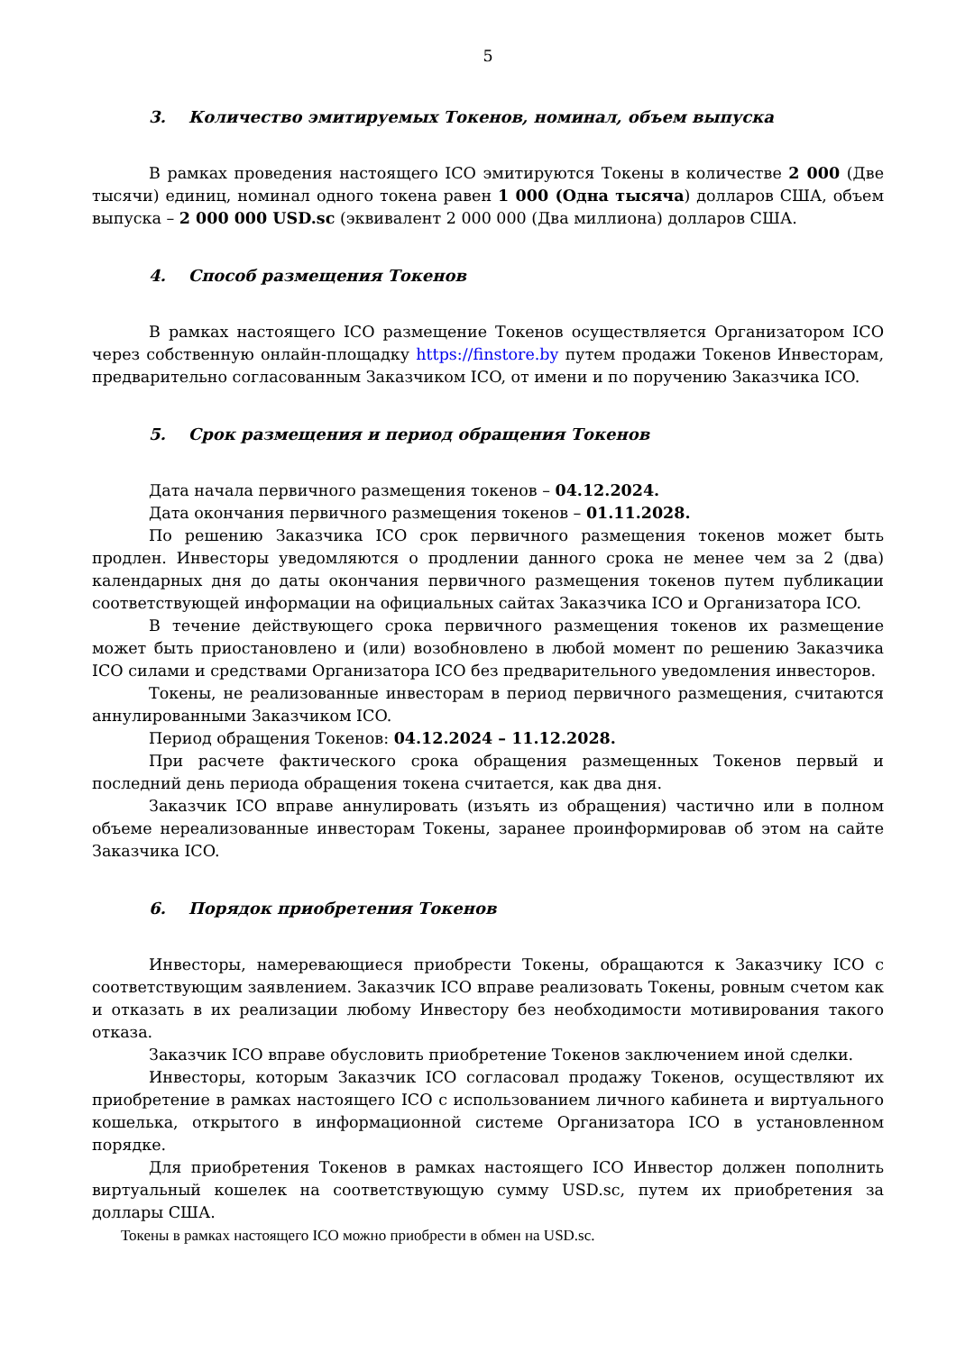5
3. Количество эмитируемых Токенов, номинал, объем выпуска
В рамках проведения настоящего ICO эмитируются Токены в количестве 2 000 (Две тысячи) единиц, номинал одного токена равен 1 000 (Одна тысяча) долларов США, объем выпуска – 2 000 000 USD.sc (эквивалент 2 000 000 (Два миллиона) долларов США.
4. Способ размещения Токенов
В рамках настоящего ICO размещение Токенов осуществляется Организатором ICO через собственную онлайн-площадку https://finstore.by путем продажи Токенов Инвесторам, предварительно согласованным Заказчиком ICO, от имени и по поручению Заказчика ICO.
5. Срок размещения и период обращения Токенов
Дата начала первичного размещения токенов – 04.12.2024.
Дата окончания первичного размещения токенов – 01.11.2028.
По решению Заказчика ICO срок первичного размещения токенов может быть продлен. Инвесторы уведомляются о продлении данного срока не менее чем за 2 (два) календарных дня до даты окончания первичного размещения токенов путем публикации соответствующей информации на официальных сайтах Заказчика ICO и Организатора ICO.
В течение действующего срока первичного размещения токенов их размещение может быть приостановлено и (или) возобновлено в любой момент по решению Заказчика ICO силами и средствами Организатора ICO без предварительного уведомления инвесторов.
Токены, не реализованные инвесторам в период первичного размещения, считаются аннулированными Заказчиком ICO.
Период обращения Токенов: 04.12.2024 – 11.12.2028.
При расчете фактического срока обращения размещенных Токенов первый и последний день периода обращения токена считается, как два дня.
Заказчик ICO вправе аннулировать (изъять из обращения) частично или в полном объеме нереализованные инвесторам Токены, заранее проинформировав об этом на сайте Заказчика ICO.
6. Порядок приобретения Токенов
Инвесторы, намеревающиеся приобрести Токены, обращаются к Заказчику ICO с соответствующим заявлением. Заказчик ICO вправе реализовать Токены, ровным счетом как и отказать в их реализации любому Инвестору без необходимости мотивирования такого отказа.
Заказчик ICO вправе обусловить приобретение Токенов заключением иной сделки.
Инвесторы, которым Заказчик ICO согласовал продажу Токенов, осуществляют их приобретение в рамках настоящего ICO с использованием личного кабинета и виртуального кошелька, открытого в информационной системе Организатора ICO в установленном порядке.
Для приобретения Токенов в рамках настоящего ICO Инвестор должен пополнить виртуальный кошелек на соответствующую сумму USD.sc, путем их приобретения за доллары США.
Токены в рамках настоящего ICO можно приобрести в обмен на USD.sc.